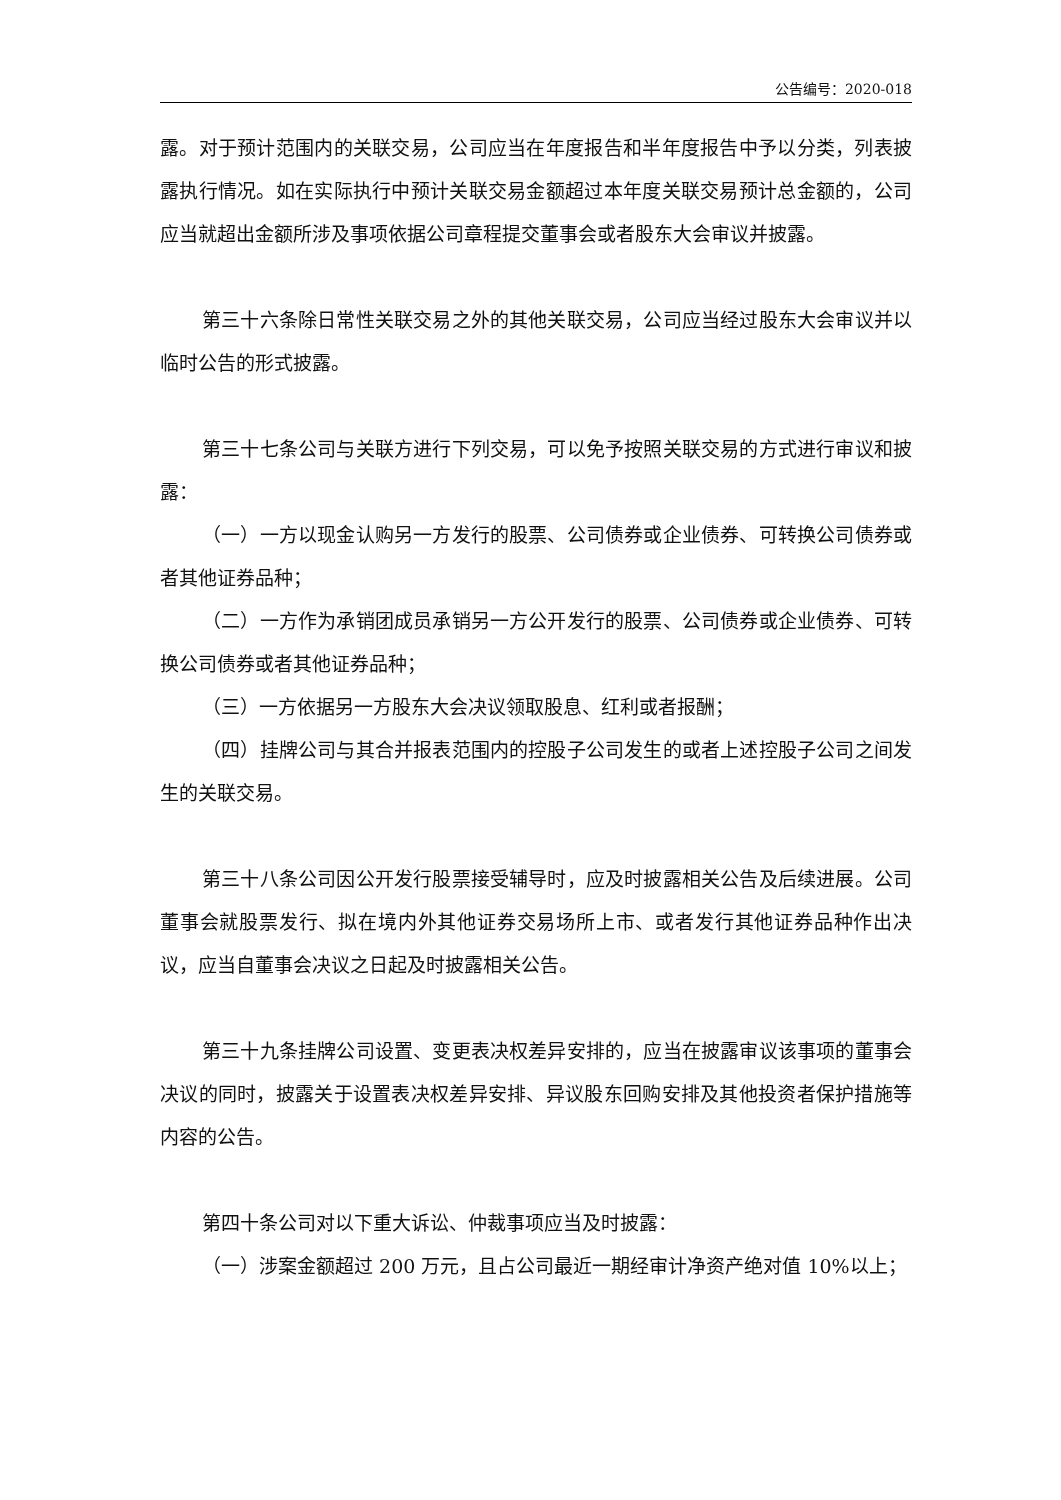公告编号：2020-018
露。对于预计范围内的关联交易，公司应当在年度报告和半年度报告中予以分类，列表披露执行情况。如在实际执行中预计关联交易金额超过本年度关联交易预计总金额的，公司应当就超出金额所涉及事项依据公司章程提交董事会或者股东大会审议并披露。
第三十六条除日常性关联交易之外的其他关联交易，公司应当经过股东大会审议并以临时公告的形式披露。
第三十七条公司与关联方进行下列交易，可以免予按照关联交易的方式进行审议和披露：
（一）一方以现金认购另一方发行的股票、公司债券或企业债券、可转换公司债券或者其他证券品种；
（二）一方作为承销团成员承销另一方公开发行的股票、公司债券或企业债券、可转换公司债券或者其他证券品种；
（三）一方依据另一方股东大会决议领取股息、红利或者报酬；
（四）挂牌公司与其合并报表范围内的控股子公司发生的或者上述控股子公司之间发生的关联交易。
第三十八条公司因公开发行股票接受辅导时，应及时披露相关公告及后续进展。公司董事会就股票发行、拟在境内外其他证券交易场所上市、或者发行其他证券品种作出决议，应当自董事会决议之日起及时披露相关公告。
第三十九条挂牌公司设置、变更表决权差异安排的，应当在披露审议该事项的董事会决议的同时，披露关于设置表决权差异安排、异议股东回购安排及其他投资者保护措施等内容的公告。
第四十条公司对以下重大诉讼、仲裁事项应当及时披露：
（一）涉案金额超过 200 万元，且占公司最近一期经审计净资产绝对值 10%以上；